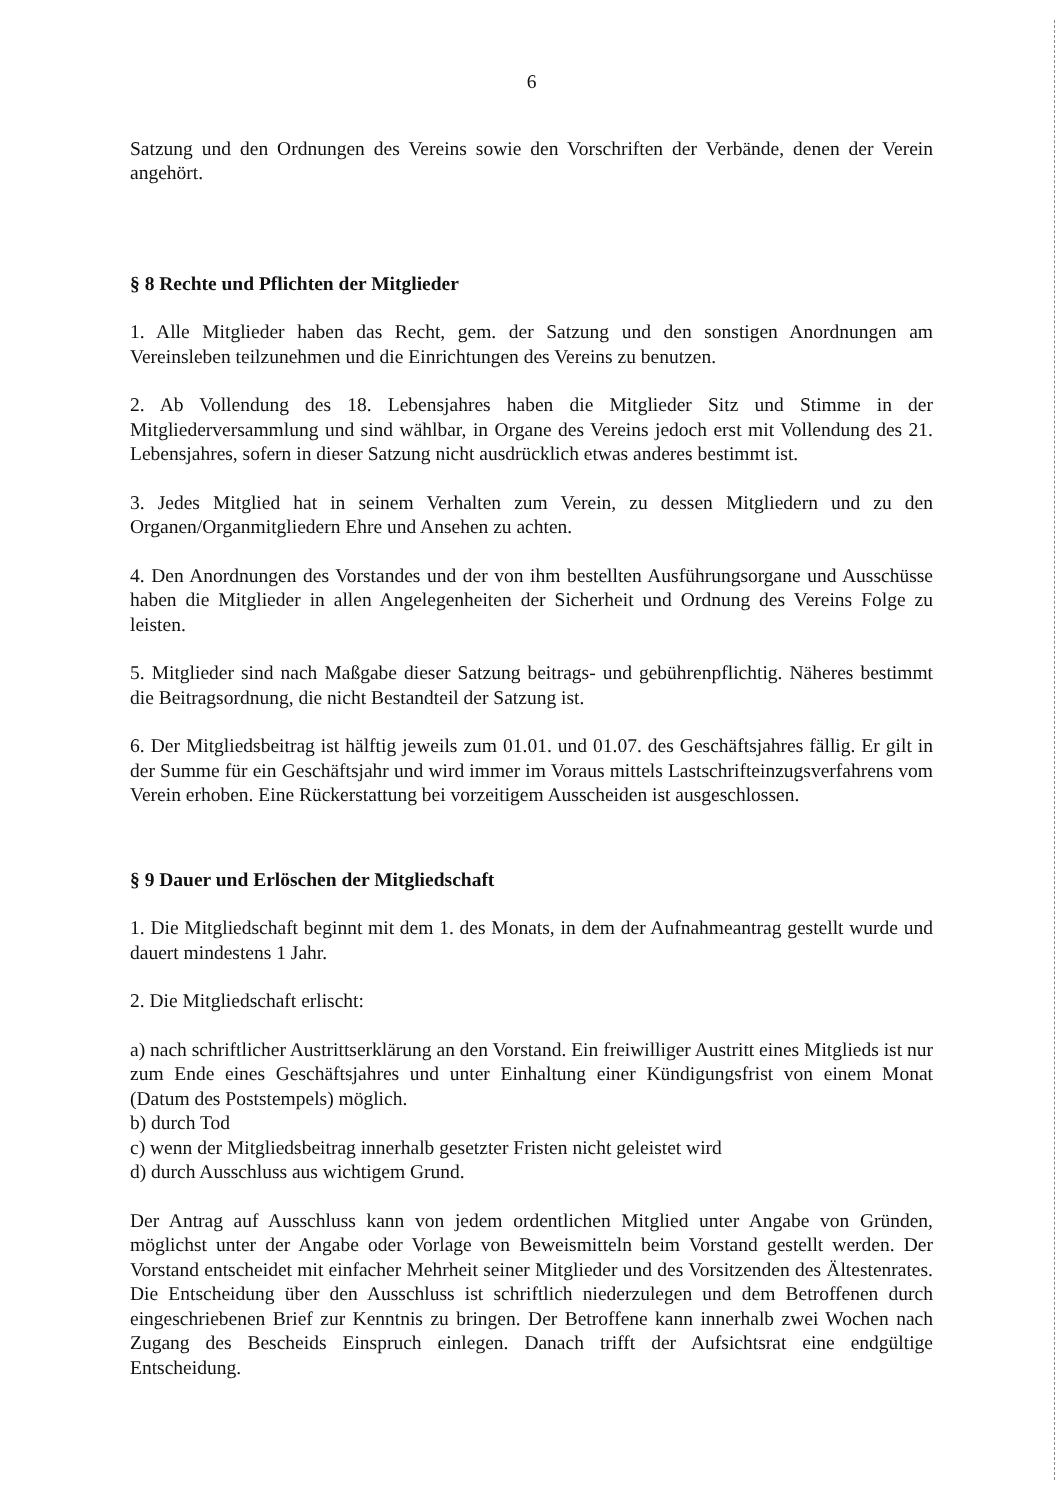6
Satzung und den Ordnungen des Vereins sowie den Vorschriften der Verbände, denen der Verein angehört.
§ 8 Rechte und Pflichten der Mitglieder
1. Alle Mitglieder haben das Recht, gem. der Satzung und den sonstigen Anordnungen am Vereinsleben teilzunehmen und die Einrichtungen des Vereins zu benutzen.
2. Ab Vollendung des 18. Lebensjahres haben die Mitglieder Sitz und Stimme in der Mitgliederversammlung und sind wählbar, in Organe des Vereins jedoch erst mit Vollendung des 21. Lebensjahres, sofern in dieser Satzung nicht ausdrücklich etwas anderes bestimmt ist.
3. Jedes Mitglied hat in seinem Verhalten zum Verein, zu dessen Mitgliedern und zu den Organen/Organmitgliedern Ehre und Ansehen zu achten.
4. Den Anordnungen des Vorstandes und der von ihm bestellten Ausführungsorgane und Ausschüsse haben die Mitglieder in allen Angelegenheiten der Sicherheit und Ordnung des Vereins Folge zu leisten.
5. Mitglieder sind nach Maßgabe dieser Satzung beitrags- und gebührenpflichtig. Näheres bestimmt die Beitragsordnung, die nicht Bestandteil der Satzung ist.
6. Der Mitgliedsbeitrag ist hälftig jeweils zum 01.01. und 01.07. des Geschäftsjahres fällig. Er gilt in der Summe für ein Geschäftsjahr und wird immer im Voraus mittels Lastschrifteinzugsverfahrens vom Verein erhoben. Eine Rückerstattung bei vorzeitigem Ausscheiden ist ausgeschlossen.
§ 9 Dauer und Erlöschen der Mitgliedschaft
1. Die Mitgliedschaft beginnt mit dem 1. des Monats, in dem der Aufnahmeantrag gestellt wurde und dauert mindestens 1 Jahr.
2. Die Mitgliedschaft erlischt:
a) nach schriftlicher Austrittserklärung an den Vorstand. Ein freiwilliger Austritt eines Mitglieds ist nur zum Ende eines Geschäftsjahres und unter Einhaltung einer Kündigungsfrist von einem Monat (Datum des Poststempels) möglich.
b) durch Tod
c) wenn der Mitgliedsbeitrag innerhalb gesetzter Fristen nicht geleistet wird
d) durch Ausschluss aus wichtigem Grund.
Der Antrag auf Ausschluss kann von jedem ordentlichen Mitglied unter Angabe von Gründen, möglichst unter der Angabe oder Vorlage von Beweismitteln beim Vorstand gestellt werden. Der Vorstand entscheidet mit einfacher Mehrheit seiner Mitglieder und des Vorsitzenden des Ältestenrates. Die Entscheidung über den Ausschluss ist schriftlich niederzulegen und dem Betroffenen durch eingeschriebenen Brief zur Kenntnis zu bringen. Der Betroffene kann innerhalb zwei Wochen nach Zugang des Bescheids Einspruch einlegen. Danach trifft der Aufsichtsrat eine endgültige Entscheidung.